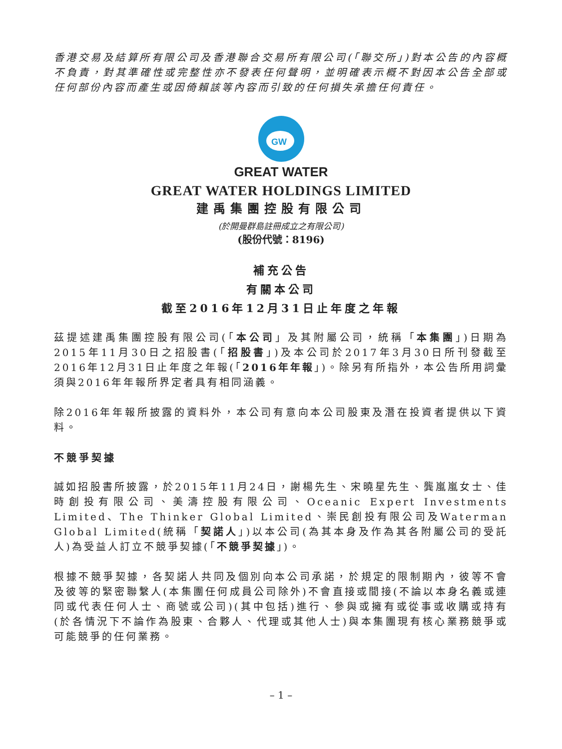香港交易及結算所有限公司及香港聯合交易所有限公司(「聯交所」)對本公告的內容概不負責，對其準確性或完整性亦不發表任何聲明，並明確表示概不對因本公告全部或任何部份內容而產生或因倚賴該等內容而引致的任何損失承擔任何責任。
GW
GREAT WATER
GREAT WATER HOLDINGS LIMITED
建禹集團控股有限公司
(於開曼群島註冊成立之有限公司)
(股份代號：8196)
補充公告
有關本公司
截至2016年12月31日止年度之年報
茲提述建禹集團控股有限公司(「本公司」及其附屬公司，統稱「本集團」)日期為2015年11月30日之招股書(「招股書」)及本公司於2017年3月30日所刊發截至2016年12月31日止年度之年報(「2016年年報」)。除另有所指外，本公告所用詞彙須與2016年年報所界定者具有相同涵義。
除2016年年報所披露的資料外，本公司有意向本公司股東及潛在投資者提供以下資料。
不競爭契據
誠如招股書所披露，於2015年11月24日，謝楊先生、宋曉星先生、龔嵐嵐女士、佳時創投有限公司、美濤控股有限公司、Oceanic Expert Investments Limited、The Thinker Global Limited、崇民創投有限公司及Waterman Global Limited(統稱「契諾人」)以本公司(為其本身及作為其各附屬公司的受託人)為受益人訂立不競爭契據(「不競爭契據」)。
根據不競爭契據，各契諾人共同及個別向本公司承諾，於規定的限制期內，彼等不會及彼等的緊密聯繫人(本集團任何成員公司除外)不會直接或間接(不論以本身名義或連同或代表任何人士、商號或公司)(其中包括)進行、參與或擁有或從事或收購或持有(於各情況下不論作為股東、合夥人、代理或其他人士)與本集團現有核心業務競爭或可能競爭的任何業務。
– 1 –